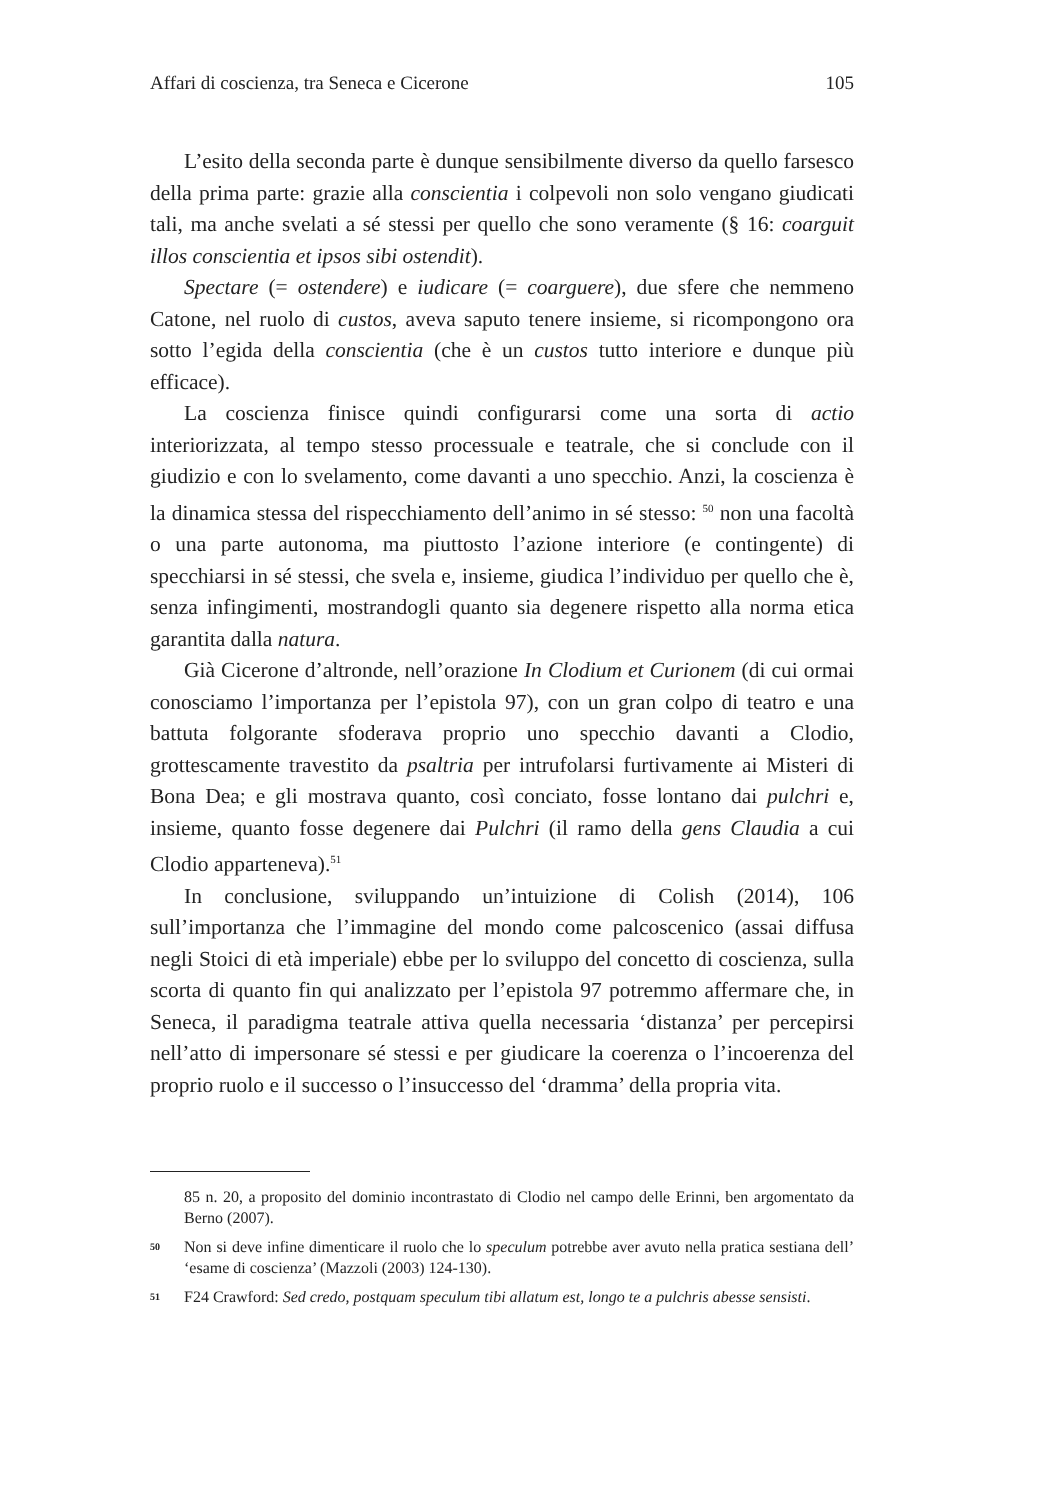Affari di coscienza, tra Seneca e Cicerone 105
L’esito della seconda parte è dunque sensibilmente diverso da quello farsesco della prima parte: grazie alla conscientia i colpevoli non solo vengano giudicati tali, ma anche svelati a sé stessi per quello che sono veramente (§ 16: coarguit illos conscientia et ipsos sibi ostendit).
Spectare (= ostendere) e iudicare (= coarguere), due sfere che nemmeno Catone, nel ruolo di custos, aveva saputo tenere insieme, si ricompongono ora sotto l’egida della conscientia (che è un custos tutto interiore e dunque più efficace).
La coscienza finisce quindi configurarsi come una sorta di actio interiorizzata, al tempo stesso processuale e teatrale, che si conclude con il giudizio e con lo svelamento, come davanti a uno specchio. Anzi, la coscienza è la dinamica stessa del rispecchiamento dell’animo in sé stesso: <sup>50</sup> non una facoltà o una parte autonoma, ma piuttosto l’azione interiore (e contingente) di specchiarsi in sé stessi, che svela e, insieme, giudica l’individuo per quello che è, senza infingimenti, mostrandogli quanto sia degenere rispetto alla norma etica garantita dalla natura.
Già Cicerone d’altronde, nell’orazione In Clodium et Curionem (di cui ormai conosciamo l’importanza per l’epistola 97), con un gran colpo di teatro e una battuta folgorante sfoderava proprio uno specchio davanti a Clodio, grottescamente travestito da psaltria per intrufolarsi furtivamente ai Misteri di Bona Dea; e gli mostrava quanto, così conciato, fosse lontano dai pulchri e, insieme, quanto fosse degenere dai Pulchri (il ramo della gens Claudia a cui Clodio apparteneva).<sup>51</sup>
In conclusione, sviluppando un’intuizione di Colish (2014), 106 sull’importanza che l’immagine del mondo come palcoscenico (assai diffusa negli Stoici di età imperiale) ebbe per lo sviluppo del concetto di coscienza, sulla scorta di quanto fin qui analizzato per l’epistola 97 potremmo affermare che, in Seneca, il paradigma teatrale attiva quella necessaria ‘distanza’ per percepirsi nell’atto di impersonare sé stessi e per giudicare la coerenza o l’incoerenza del proprio ruolo e il successo o l’insuccesso del ‘dramma’ della propria vita.
85 n. 20, a proposito del dominio incontrastato di Clodio nel campo delle Erinni, ben argomentato da Berno (2007).
50 Non si deve infine dimenticare il ruolo che lo speculum potrebbe aver avuto nella pratica sestiana dell’ ‘esame di coscienza’ (Mazzoli (2003) 124-130).
51 F24 Crawford: Sed credo, postquam speculum tibi allatum est, longo te a pulchris abesse sensisti.